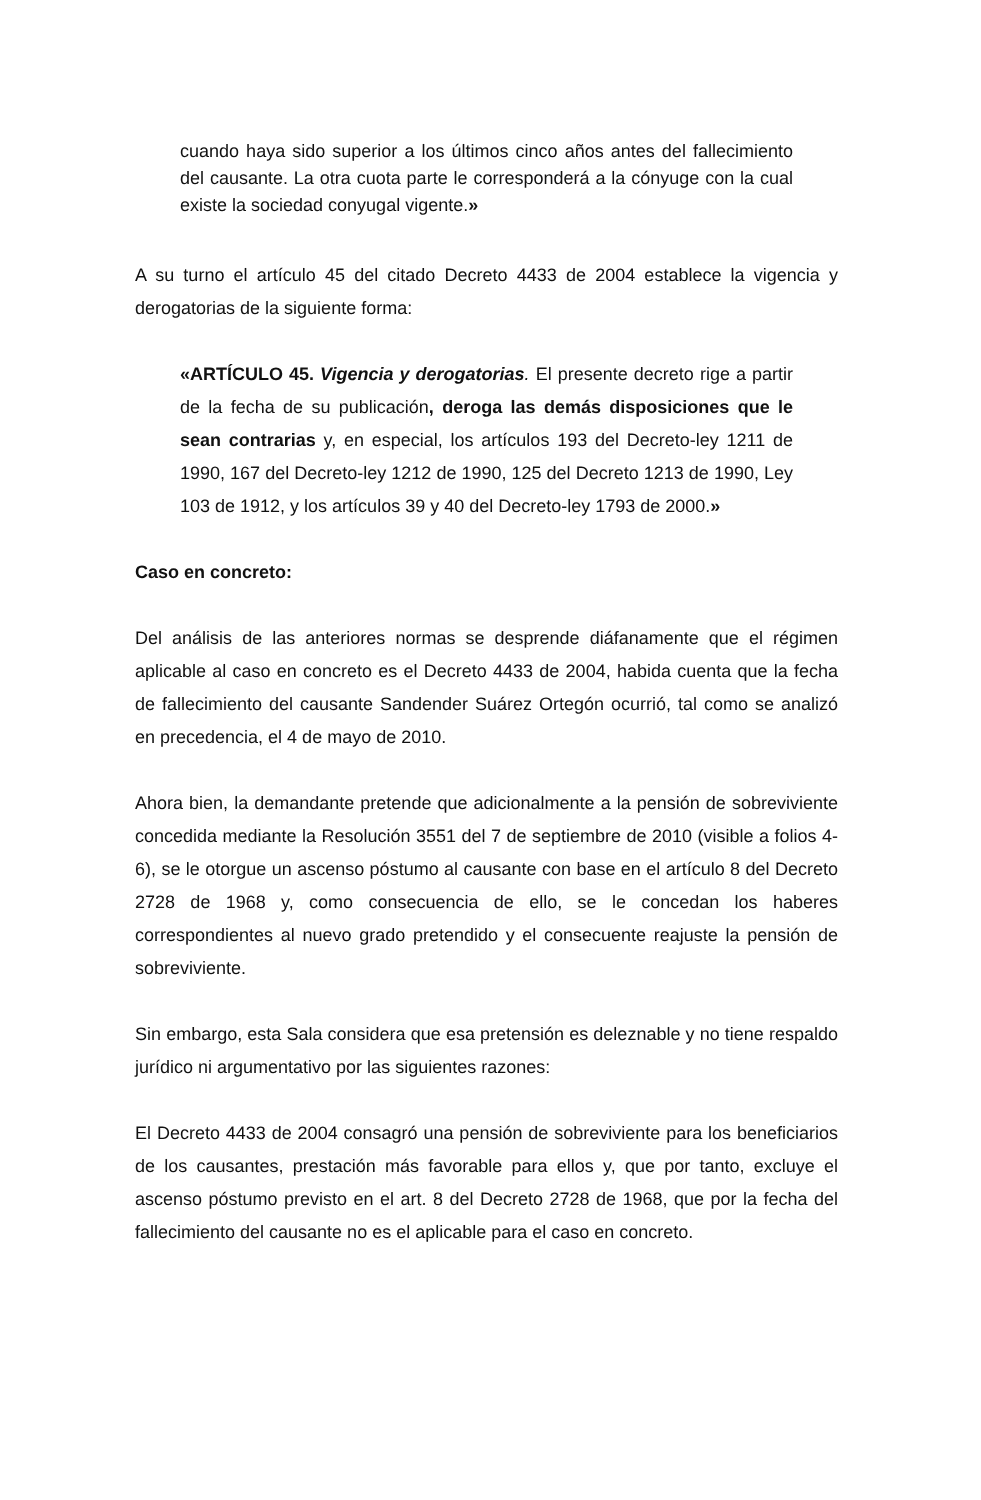cuando haya sido superior a los últimos cinco años antes del fallecimiento del causante. La otra cuota parte le corresponderá a la cónyuge con la cual existe la sociedad conyugal vigente.»
A su turno el artículo 45 del citado Decreto 4433 de 2004 establece la vigencia y derogatorias de la siguiente forma:
«ARTÍCULO 45. Vigencia y derogatorias. El presente decreto rige a partir de la fecha de su publicación, deroga las demás disposiciones que le sean contrarias y, en especial, los artículos 193 del Decreto-ley 1211 de 1990, 167 del Decreto-ley 1212 de 1990, 125 del Decreto 1213 de 1990, Ley 103 de 1912, y los artículos 39 y 40 del Decreto-ley 1793 de 2000.»
Caso en concreto:
Del análisis de las anteriores normas se desprende diáfanamente que el régimen aplicable al caso en concreto es el Decreto 4433 de 2004, habida cuenta que la fecha de fallecimiento del causante Sandender Suárez Ortegón ocurrió, tal como se analizó en precedencia, el 4 de mayo de 2010.
Ahora bien, la demandante pretende que adicionalmente a la pensión de sobreviviente concedida mediante la Resolución 3551 del 7 de septiembre de 2010 (visible a folios 4-6), se le otorgue un ascenso póstumo al causante con base en el artículo 8 del Decreto 2728 de 1968 y, como consecuencia de ello, se le concedan los haberes correspondientes al nuevo grado pretendido y el consecuente reajuste la pensión de sobreviviente.
Sin embargo, esta Sala considera que esa pretensión es deleznable y no tiene respaldo jurídico ni argumentativo por las siguientes razones:
El Decreto 4433 de 2004 consagró una pensión de sobreviviente para los beneficiarios de los causantes, prestación más favorable para ellos y, que por tanto, excluye el ascenso póstumo previsto en el art. 8 del Decreto 2728 de 1968, que por la fecha del fallecimiento del causante no es el aplicable para el caso en concreto.